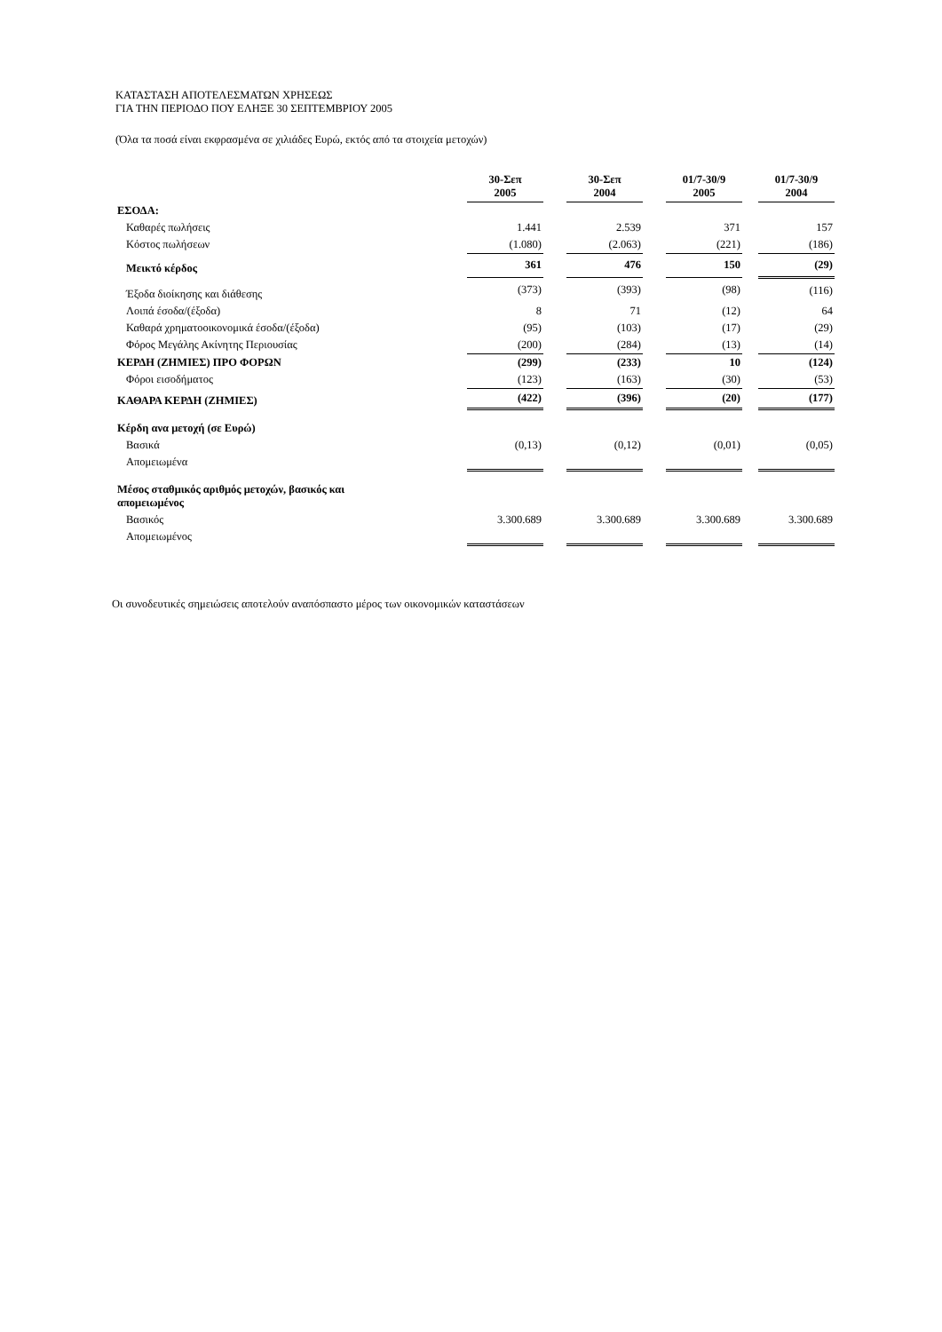ΚΑΤΑΣΤΑΣΗ ΑΠΟΤΕΛΕΣΜΑΤΩΝ ΧΡΗΣΕΩΣ
ΓΙΑ ΤΗΝ ΠΕΡΙΟΔΟ ΠΟΥ ΕΛΗΞΕ 30 ΣΕΠΤΕΜΒΡΙΟΥ 2005
(Όλα τα ποσά είναι εκφρασμένα σε χιλιάδες Ευρώ, εκτός από τα στοιχεία μετοχών)
| | 30-Σεπ 2005 | | 30-Σεπ 2004 | | 01/7-30/9 2005 | | 01/7-30/9 2004 |
| ΕΣΟΔΑ: | | | | | | | |
| Καθαρές πωλήσεις | 1.441 | | 2.539 | | 371 | | 157 |
| Κόστος πωλήσεων | (1.080) | | (2.063) | | (221) | | (186) |
| Μεικτό κέρδος | 361 | | 476 | | 150 | | (29) |
| Έξοδα διοίκησης και διάθεσης | (373) | | (393) | | (98) | | (116) |
| Λοιπά έσοδα/(έξοδα) | 8 | | 71 | | (12) | | 64 |
| Καθαρά χρηματοοικονομικά έσοδα/(έξοδα) | (95) | | (103) | | (17) | | (29) |
| Φόρος Μεγάλης Ακίνητης Περιουσίας | (200) | | (284) | | (13) | | (14) |
| ΚΕΡΔΗ (ΖΗΜΙΕΣ) ΠΡΟ ΦΟΡΩΝ | (299) | | (233) | | 10 | | (124) |
| Φόροι εισοδήματος | (123) | | (163) | | (30) | | (53) |
| ΚΑΘΑΡΑ ΚΕΡΔΗ (ΖΗΜΙΕΣ) | (422) | | (396) | | (20) | | (177) |
| Κέρδη ανα μετοχή (σε Ευρώ) | | | | | | | |
| Βασικά | (0,13) | | (0,12) | | (0,01) | | (0,05) |
| Απομειωμένα | | | | | | | |
| Μέσος σταθμικός αριθμός μετοχών, βασικός και απομειωμένος | | | | | | | |
| Βασικός | 3.300.689 | | 3.300.689 | | 3.300.689 | | 3.300.689 |
| Απομειωμένος | | | | | | | |
Οι συνοδευτικές σημειώσεις αποτελούν αναπόσπαστο μέρος των οικονομικών καταστάσεων